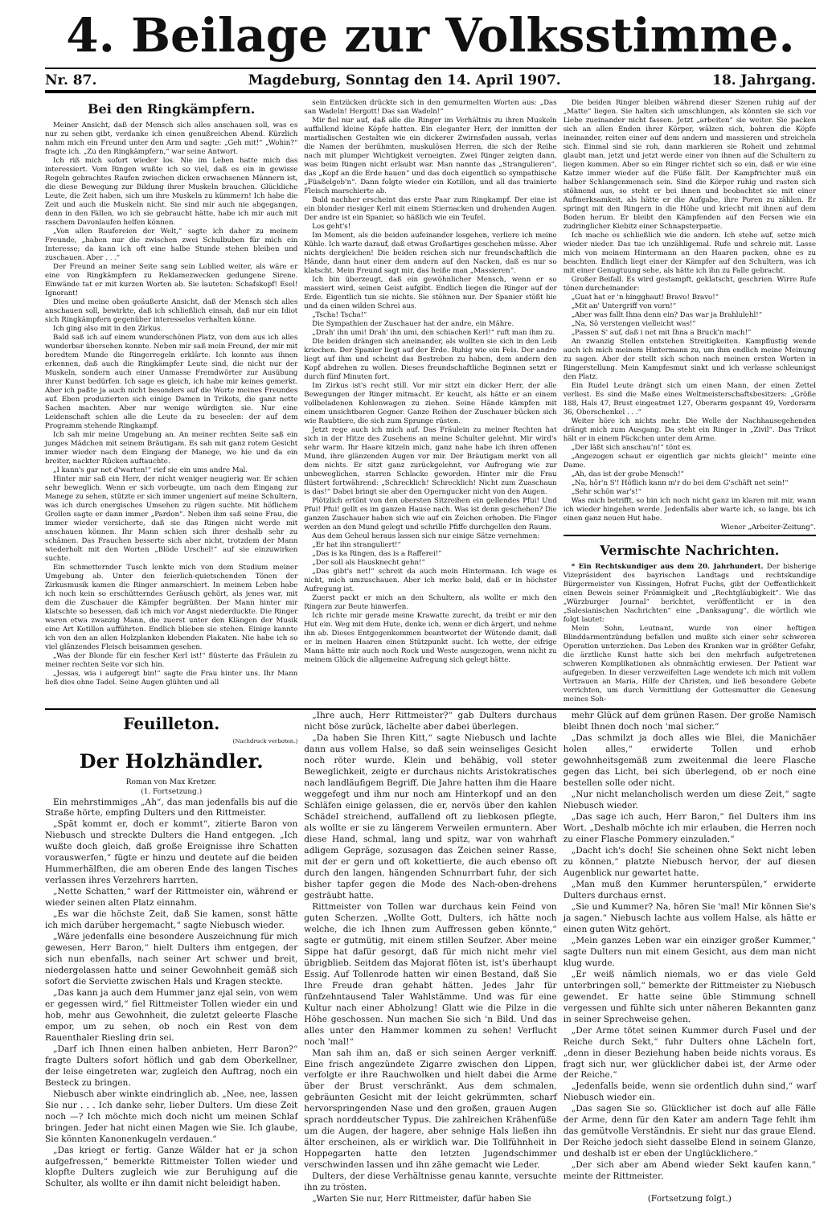4. Beilage zur Volksstimme.
Nr. 87. Magdeburg, Sonntag den 14. April 1907. 18. Jahrgang.
Bei den Ringkämpfern.
Meiner Ansicht, daß der Mensch sich alles anschauen soll, was es nur zu sehen gibt, verdanke ich einen genußreichen Abend. Kürzlich nahm mich ein Freund unter den Arm und sagte: „Geh mit!“ „Wohin?“ fragte ich. „Zu den Ringkämpfern,“ war seine Antwort.
Ich riß mich sofort wieder los. Nie im Leben hatte mich das interessiert. Vom Ringen wußte ich so viel, daß es ein in gewisse Regeln gebrachtes Raufen zwischen dicken erwachsenen Männern ist, die diese Bewegung zur Bildung ihrer Muskeln brauchen. Glückliche Leute, die Zeit haben, sich um ihre Muskeln zu kümmern! Ich habe die Zeit und auch die Muskeln nicht. Sie sind mir auch nie abgegangen, denn in den Fällen, wo ich sie gebraucht hätte, habe ich mir auch mit raschem Davonlaufen helfen können.
„Von allen Raufereien der Welt,“ sagte ich daher zu meinem Freunde, „haben nur die zwischen zwei Schulbuben für mich ein Interesse; da kann ich oft eine halbe Stunde stehen bleiben und zuschauen. Aber . . .“
Der Freund an meiner Seite sang sein Loblied weiter, als wäre er eine von Ringkämpfern zu Reklamezwecken gedungene Sirene. Einwände tat er mit kurzen Worten ab. Sie lauteten: Schafskopf! Esel! Ignorant!
Dies und meine oben geäußerte Ansicht, daß der Mensch sich alles anschauen soll, bewirkte, daß ich schließlich einsah, daß nur ein Idiot sich Ringkämpfern gegenüber interesselos verhalten könne.
Ich ging also mit in den Zirkus.
Bald saß ich auf einem wunderschönen Platz, von dem aus ich alles wunderbar übersehen konnte. Neben mir saß mein Freund, der mir mit beredtem Munde die Ringerregeln erklärte. Ich konnte aus ihnen erkennen, daß auch die Ringkämpfer Leute sind, die nicht nur der Muskeln, sondern auch einer Unmasse Fremdwörter zur Ausübung ihrer Kunst bedürfen. Ich sage es gleich, ich habe mir keines gemerkt. Aber ich paßte ja auch nicht besonders auf die Worte meines Freundes auf. Eben produzierten sich einige Damen in Trikots, die ganz nette Sachen machten. Aber nur wenige würdigten sie. Nur eine Leidenschaft schien alle die Leute da zu beseelen: der auf dem Programm stehende Ringkampf.
Ich sah mir meine Umgebung an. An meiner rechten Seite saß ein junges Mädchen mit seinem Bräutigam. Es sah mit ganz rotem Gesicht immer wieder nach dem Eingang der Manege, wo hie und da ein breiter, nackter Rücken auftauchte.
„I kann's gar net d'warten!“ rief sie ein ums andre Mal.
Hinter mir saß ein Herr, der nicht weniger neugierig war. Er schien sehr beweglich. Wenn er sich vorbeugte, um nach dem Eingang zur Manege zu sehen, stützte er sich immer ungeniert auf meine Schultern, was ich durch energisches Umsehen zu rügen suchte. Mit höflichem Grollen sagte er dann immer „Pardon“. Neben ihm saß seine Frau, die immer wieder versicherte, daß sie das Ringen nicht werde mit anschauen können. Ihr Mann schien sich ihrer deshalb sehr zu schämen. Das Frauchen besserte sich aber nicht, trotzdem der Mann wiederholt mit den Worten „Blöde Urschel!“ auf sie einzuwirken suchte.
Ein schmetternder Tusch lenkte mich von dem Studium meiner Umgebung ab. Unter den feierlich-quietschenden Tönen der Zirkusmusik kamen die Ringer anmarschiert. In meinem Leben habe ich noch kein so erschütterndes Geräusch gehört, als jenes war, mit dem die Zuschauer die Kämpfer begrüßten. Der Mann hinter mir klatschte so besessen, daß ich mich vor Angst niederduckte. Die Ringer waren etwa zwanzig Mann, die zuerst unter den Klängen der Musik eine Art Kotillon aufführten. Endlich blieben sie stehen. Einige kannte ich von den an allen Holzplanken klebenden Plakaten. Nie habe ich so viel glänzendes Fleisch beisammen gesehen.
„Was der Blonde für ein fescher Kerl ist!“ flüsterte das Fräulein zu meiner rechten Seite vor sich hin.
„Jessas, wia i aufgeregt bin!“ sagte die Frau hinter uns. Ihr Mann ließ dies ohne Tadel. Seine Augen glühten und all
sein Entzücken drückte sich in den gemurmelten Worten aus: „Das san Wadeln! Hergott! Das san Wadeln!“
Mir fiel nur auf, daß alle die Ringer im Verhältnis zu ihren Muskeln auffallend kleine Köpfe hatten. Ein eleganter Herr, der inmitten der martialischen Gestalten wie ein dickerer Zwirnsfaden aussah, verlas die Namen der berühmten, muskulösen Herren, die sich der Reihe nach mit plumper Wichtigkeit verneigten. Zwei Ringer zeigten dann, was beim Ringen nicht erlaubt war. Man nannte das „Strangulieren“, das „Kopf an die Erde hauen“ und das doch eigentlich so sympathische „Füaßelgeb'n“. Dann folgte wieder ein Kotillon, und all das trainierte Fleisch marschierte ab.
Bald nachher erscheint das erste Paar zum Ringkampf. Der eine ist ein blonder riesiger Kerl mit einem Stiernacken und drohenden Augen. Der andre ist ein Spanier, so häßlich wie ein Teufel.
Los geht's!
Im Moment, als die beiden aufeinander losgehen, verliere ich meine Kühle. Ich warte darauf, daß etwas Großartiges geschehen müsse. Aber nichts dergleichen! Die beiden reichen sich nur freundschaftlich die Hände, dann haut einer dem andern auf den Nacken, daß es nur so klatscht. Mein Freund sagt mir, das heiße man „Massieren“.
Ich bin überzeugt, daß ein gewöhnlicher Mensch, wenn er so massiert wird, seinen Geist aufgibt. Endlich liegen die Ringer auf der Erde. Eigentlich tun sie nichts. Sie stöhnen nur. Der Spanier stößt hie und da einen wilden Schrei aus.
„Tscha! Tscha!“
Die Sympathien der Zuschauer hat der andre, ein Mähre.
„Drah' ihn umi! Drah' ihn umi, den schiachen Kerl!“ ruft man ihm zu.
Die beiden drängen sich aneinander, als wollten sie sich in den Leib kriechen. Der Spanier liegt auf der Erde. Ruhig wie ein Fels. Der andre liegt auf ihm und scheint das Bestreben zu haben, dem andern den Kopf abdrehen zu wollen. Dieses freundschaftliche Beginnen setzt er durch fünf Minuten fort.
Im Zirkus ist's recht still. Vor mir sitzt ein dicker Herr, der alle Bewegungen der Ringer mitmacht. Er keucht, als hätte er an einem vollbeladenen Kohlenwagen zu ziehen. Seine Hände kämpfen mit einem unsichtbaren Gegner. Ganze Reihen der Zuschauer bücken sich wie Raubtiere, die sich zum Sprunge rüsten.
Jetzt rege auch ich mich auf. Das Fräulein zu meiner Rechten hat sich in der Hitze des Zusehens an meine Schulter gelehnt. Mir wird's sehr warm. Ihr Haare kitzeln mich, ganz nahe habe ich ihren offenen Mund, ihre glänzenden Augen vor mir. Der Bräutigam merkt von all dem nichts. Er sitzt ganz zurückgelehnt, vor Aufregung wie zur unbeweglichen, starren Schlacke geworden. Hinter mir die Frau flüstert fortwährend: „Schrecklich! Schrecklich! Nicht zum Zuaschaun is das!“ Dabei bringt sie aber den Operngucker nicht von den Augen.
Plötzlich ertönt von den obersten Sitzreihen ein gellendes Pfui! Und Pfui! Pfui! gellt es im ganzen Hause nach. Was ist denn geschehen? Die ganzen Zuschauer haben sich wie auf ein Zeichen erhoben. Die Finger werden an den Mund gelegt und schrille Pfiffe durchgellen den Raum.
Aus dem Geheul heraus lassen sich nur einige Sätze vernehmen:
„Er hat ihn stranguliert!“
„Das is ka Ringen, das is a Rafferei!“
„Der soll als Hausknecht gehn!“
„Das gibt's net!“ schreit da auch mein Hintermann. Ich wage es nicht, mich umzuschauen. Aber ich merke bald, daß er in höchster Aufregung ist.
Zuerst packt er mich an den Schultern, als wollte er mich den Ringern zur Beute hinwerfen.
Ich richte mir gerade meine Krawatte zurecht, da treibt er mir den Hut ein. Weg mit dem Hute, denke ich, wenn er dich ärgert, und nehme ihn ab. Dieses Entgegenkommen beantwortet der Wütende damit, daß er in meinen Haaren einen Stützpunkt sucht. Ich wette, der eifrige Mann hätte mir auch noch Rock und Weste ausgezogen, wenn nicht zu meinem Glück die allgemeine Aufregung sich gelegt hätte.
Die beiden Ringer bleiben während dieser Szenen ruhig auf der „Matte“ liegen. Sie halten sich umschlungen, als könnten sie sich vor Liebe zueinander nicht fassen. Jetzt „arbeiten“ sie weiter. Sie packen sich an allen Enden ihrer Körper, wälzen sich, bohren die Köpfe ineinander, reiten einer auf dem andern und massieren und streicheln sich. Einmal sind sie roh, dann markieren sie Roheit und zehnmal glaubt man, jetzt und jetzt werde einer von ihnen auf die Schultern zu liegen kommen. Aber so ein Ringer richtet sich so ein, daß er wie eine Katze immer wieder auf die Füße fällt. Der Kampfrichter muß ein halber Schlangenmensch sein. Sind die Körper ruhig und rasten sich stöhnend aus, so steht er bei ihnen und beobachtet sie mit einer Aufmerksamkeit, als hätte er die Aufgabe, ihre Poren zu zählen. Er springt mit den Ringern in die Höhe und kriecht mit ihnen auf dem Boden herum. Er bleibt den Kämpfenden auf den Fersen wie ein zudringlicher Kiebitz einer Schnapsterpartie.
Ich mache es schließlich wie die andern. Ich stehe auf, setze mich wieder nieder. Das tue ich unzähligemal. Rufe und schreie mit. Lasse mich von meinem Hintermann an den Haaren packen, ohne es zu beachten. Endlich liegt einer der Kämpfer auf den Schultern, was ich mit einer Genugtuung sehe, als hätte ich ihn zu Falle gebracht.
Großer Beifall. Es wird gestampft, geklatscht, geschrien. Wirre Rufe tönen durcheinander:
„Guat hat er 'n hingghaut! Bravo! Bravo!“
„Mit an' Untergriff von vorn!“
„Aber was fallt Ihna denn ein? Das war ja Brahlulehl!“
„Na, Sö verstengen vielleicht was!“
„Passen S' auf, daß i net mit Ihna a Bruck'n mach!“
An zwanzig Stellen entstehen Streitigkeiten. Kampflustig wende auch ich mich meinem Hintermann zu, um ihm endlich meine Meinung zu sagen. Aber der stellt sich schon nach meinen ersten Worten in Ringerstellung. Mein Kampfesmut sinkt und ich verlasse schleunigst den Platz.
Ein Rudel Leute drängt sich um einen Mann, der einen Zettel verliest. Es sind die Maße eines Weltmeisterschaftsbesitzers: „Größe 188, Hals 47, Brust eingeatmet 127, Oberarm gespannt 49, Vorderarm 36, Oberschenkel . . .“
Weiter höre ich nichts mehr. Die Welle der Nachhausegehenden drängt mich zum Ausgang. Da steht ein Ringer in „Zivil“. Das Trikot hält er in einem Päckchen unter dem Arme.
„Der läßt sich anschau'n!“ tönt es.
„Angezogen schaut er eigentlich gar nichts gleich!“ meinte eine Dame.
„Ah, das ist der grobe Mensch!“
„Na, hör'n S'! Höflich kann m'r do bei dem G'schäft net sein!“
„Sehr schön war's!“
Was mich betrifft, so bin ich noch nicht ganz im klaren mit mir, wann ich wieder hingehen werde. Jedenfalls aber warte ich, so lange, bis ich einen ganz neuen Hut habe.
Wiener „Arbeiter-Zeitung“.
Vermischte Nachrichten.
* Ein Rechtskundiger aus dem 20. Jahrhundert. Der bisherige Vizepräsident des bayrischen Landtags und rechtskundige Bürgermeister von Kissingen, Hofrat Fuchs, gibt der Oeffentlichkeit einen Beweis seiner Frömmigkeit und „Rechtgläubigkeit“. Wie das „Würzburger Journal“ berichtet, veröffentlicht er in den „Salesianischen Nachrichten“ eine „Danksagung“, die wörtlich wie folgt lautet:
Mein Sohn, Leutnant, wurde von einer heftigen Blinddarmentzündung befallen und mußte sich einer sehr schweren Operation unterziehen. Das Leben des Kranken war in größter Gefahr, die ärztliche Kunst hatte sich bei den mehrfach aufgetretenen schweren Komplikationen als ohnmächtig erwiesen. Der Patient war aufgegeben. In dieser verzweifelten Lage wendete ich mich mit vollem Vertrauen an Maria, Hilfe der Christen, und ließ besondere Gebete verrichten, um durch Vermittlung der Gottesmutter die Genesung meines Soh-
Feuilleton.
(Nachdruck verboten.)
Der Holzhändler.
Roman von Max Kretzer.
(1. Fortsetzung.)
Ein mehrstimmiges „Ah“, das man jedenfalls bis auf die Straße hörte, empfing Dulters und den Rittmeister.
„Spät kommt er, doch er kommt“, zitierte Baron von Niebusch und streckte Dulters die Hand entgegen. „Ich wußte doch gleich, daß große Ereignisse ihre Schatten vorauswerfen,“ fügte er hinzu und deutete auf die beiden Hummerhälften, die am oberen Ende des langen Tisches verlassen ihres Verzehrers harrten.
„Nette Schatten,“ warf der Rittmeister ein, während er wieder seinen alten Platz einnahm.
„Es war die höchste Zeit, daß Sie kamen, sonst hätte ich mich darüber hergemacht,“ sagte Niebusch wieder.
„Wäre jedenfalls eine besondere Auszeichnung für mich gewesen, Herr Baron,“ hielt Dulters ihm entgegen, der sich nun ebenfalls, nach seiner Art schwer und breit, niedergelassen hatte und seiner Gewohnheit gemäß sich sofort die Serviette zwischen Hals und Kragen steckte.
„Das kann ja auch dem Hummer janz ejal sein, von wem er gegessen wird,“ fiel Rittmeister Tollen wieder ein und hob, mehr aus Gewohnheit, die zuletzt geleerte Flasche empor, um zu sehen, ob noch ein Rest von dem Rauenthaler Riesling drin sei.
„Darf ich Ihnen einen halben anbieten, Herr Baron?“ fragte Dulters sofort höflich und gab dem Oberkellner, der leise eingetreten war, zugleich den Auftrag, noch ein Besteck zu bringen.
Niebusch aber winkte eindringlich ab. „Nee, nee, lassen Sie nur . . . Ich danke sehr, lieber Dulters. Um diese Zeit noch —? Ich möchte mich doch nicht um meinen Schlaf bringen. Jeder hat nicht einen Magen wie Sie. Ich glaube, Sie könnten Kanonenkugeln verdauen.“
„Das kriegt er fertig. Ganze Wälder hat er ja schon aufgefressen,“ bemerkte Rittmeister Tollen wieder und klopfte Dulters zugleich wie zur Beruhigung auf die Schulter, als wollte er ihn damit nicht beleidigt haben.
„Ihre auch, Herr Rittmeister?“ gab Dulters durchaus nicht böse zurück, lächelte aber dabei überlegen.
„Da haben Sie Ihren Kitt,“ sagte Niebusch und lachte dann aus vollem Halse, so daß sein weinseliges Gesicht noch röter wurde. Klein und behäbig, voll steter Beweglichkeit, zeigte er durchaus nichts Aristokratisches nach landläufigem Begriff. Die Jahre hatten ihm die Haare weggefegt und ihm nur noch am Hinterkopf und an den Schläfen einige gelassen, die er, nervös über den kahlen Schädel streichend, auffallend oft zu liebkosen pflegte, als wollte er sie zu längerem Verweilen ermuntern. Aber diese Hand, schmal, lang und spitz, war von wahrhaft adligem Gepräge, sozusagen das Zeichen seiner Rasse, mit der er gern und oft kokettierte, die auch ebenso oft durch den langen, hängenden Schnurrbart fuhr, der sich bisher tapfer gegen die Mode des Nach-oben-drehens gesträubt hatte.
Rittmeister von Tollen war durchaus kein Feind von guten Scherzen. „Wollte Gott, Dulters, ich hätte noch welche, die ich Ihnen zum Auffressen geben könnte,“ sagte er gutmütig, mit einem stillen Seufzer. Aber meine Sippe hat dafür gesorgt, daß für mich nicht mehr viel übrigblieb. Seitdem das Majorat flöten ist, ist's überhaupt Essig. Auf Tollenrode hatten wir einen Bestand, daß Sie Ihre Freude dran gehabt hätten. Jedes Jahr für fünfzehntausend Taler Wahlstämme. Und was für eine Kultur nach einer Abholzung! Glatt wie die Pilze in die Höhe geschossen. Nun machen Sie sich 'n Bild. Und das alles unter den Hammer kommen zu sehen! Verflucht noch 'mal!“
Man sah ihm an, daß er sich seinen Aerger verkniff. Eine frisch angezündete Zigarre zwischen den Lippen, verfolgte er ihre Rauchwolken und hielt dabei die Arme über der Brust verschränkt. Aus dem schmalen, gebräunten Gesicht mit der leicht gekrümmten, scharf hervorspringenden Nase und den großen, grauen Augen sprach norddeutscher Typus. Die zahlreichen Krähenfüße um die Augen, der hagere, aber sehnige Hals ließen ihn älter erscheinen, als er wirklich war. Die Tollfühnheit in Hoppegarten hatte den letzten Jugendschimmer verschwinden lassen und ihn zähe gemacht wie Leder.
Dulters, der diese Verhältnisse genau kannte, versuchte ihn zu trösten.
„Warten Sie nur, Herr Rittmeister, dafür haben Sie
mehr Glück auf dem grünen Rasen. Der große Namisch bleibt Ihnen doch noch 'mal sicher.“
„Das schmilzt ja doch alles wie Blei, die Manichäer holen alles,“ erwiderte Tollen und erhob gewohnheitsgemäß zum zweitenmal die leere Flasche gegen das Licht, bei sich überlegend, ob er noch eine bestellen solle oder nicht.
„Nur nicht melancholisch werden um diese Zeit,“ sagte Niebusch wieder.
„Das sage ich auch, Herr Baron,“ fiel Dulters ihm ins Wort. „Deshalb möchte ich mir erlauben, die Herren noch zu einer Flasche Pommery einzuladen.“
„Dacht ich's doch! Sie scheinen ohne Sekt nicht leben zu können,“ platzte Niebusch hervor, der auf diesen Augenblick nur gewartet hatte.
„Man muß den Kummer herunterspülen,“ erwiderte Dulters durchaus ernst.
„Sie und Kummer? Na, hören Sie 'mal! Mir können Sie's ja sagen.“ Niebusch lachte aus vollem Halse, als hätte er einen guten Witz gehört.
„Mein ganzes Leben war ein einziger großer Kummer,“ sagte Dulters nun mit einem Gesicht, aus dem man nicht klug wurde.
„Er weiß nämlich niemals, wo er das viele Geld unterbringen soll,“ bemerkte der Rittmeister zu Niebusch gewendet. Er hatte seine üble Stimmung schnell vergessen und fühlte sich unter näheren Bekannten ganz in seiner Sprechweise gehen.
„Der Arme tötet seinen Kummer durch Fusel und der Reiche durch Sekt,“ fuhr Dulters ohne Lächeln fort, „denn in dieser Beziehung haben beide nichts voraus. Es fragt sich nur, wer glücklicher dabei ist, der Arme oder der Reiche.“
„Jedenfalls beide, wenn sie ordentlich duhn sind,“ warf Niebusch wieder ein.
„Das sagen Sie so. Glücklicher ist doch auf alle Fälle der Arme, denn für den Kater am andern Tage fehlt ihm das gemütvolle Verständnis. Er sieht nur das graue Elend. Der Reiche jedoch sieht dasselbe Elend in seinem Glanze, und deshalb ist er eben der Unglücklichere.“
„Der sich aber am Abend wieder Sekt kaufen kann,“ meinte der Rittmeister.
(Fortsetzung folgt.)